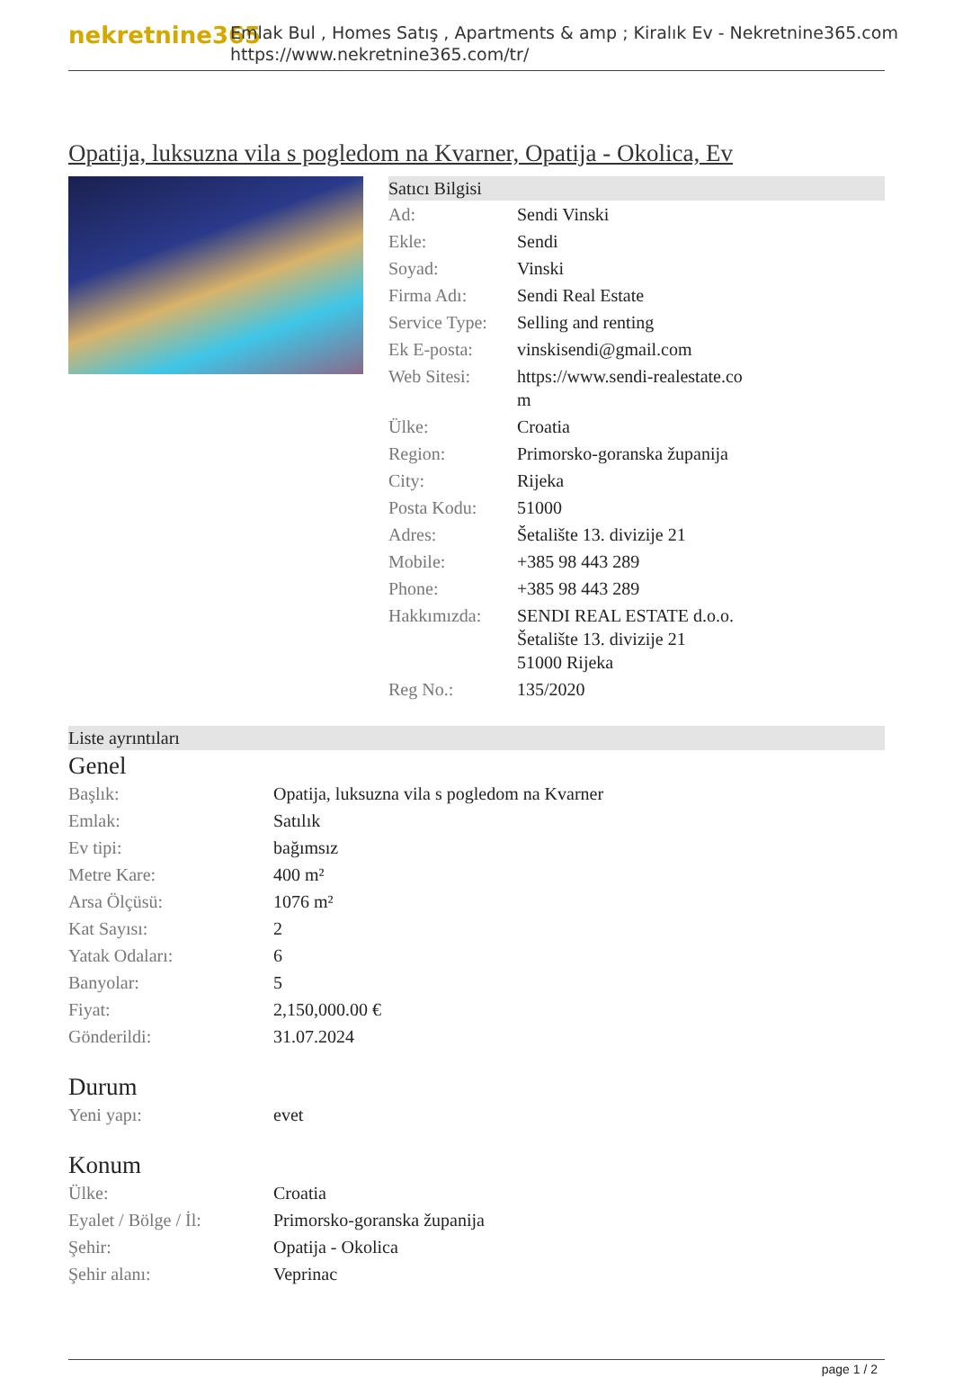nekretnine365
Emlak Bul , Homes Satış , Apartments & amp ; Kiralık Ev - Nekretnine365.com
https://www.nekretnine365.com/tr/
Opatija, luksuzna vila s pogledom na Kvarner, Opatija - Okolica, Ev
Satıcı Bilgisi
| Ad: | Sendi Vinski |
| Ekle: | Sendi |
| Soyad: | Vinski |
| Firma Adı: | Sendi Real Estate |
| Service Type: | Selling and renting |
| Ek E-posta: | vinskisendi@gmail.com |
| Web Sitesi: | https://www.sendi-realestate.co m |
| Ülke: | Croatia |
| Region: | Primorsko-goranska županija |
| City: | Rijeka |
| Posta Kodu: | 51000 |
| Adres: | Šetalište 13. divizije 21 |
| Mobile: | +385 98 443 289 |
| Phone: | +385 98 443 289 |
| Hakkımızda: | SENDI REAL ESTATE d.o.o. Šetalište 13. divizije 21 51000 Rijeka |
| Reg No.: | 135/2020 |
Liste ayrıntıları
Genel
| Başlık: | Opatija, luksuzna vila s pogledom na Kvarner |
| Emlak: | Satılık |
| Ev tipi: | bağımsız |
| Metre Kare: | 400 m² |
| Arsa Ölçüsü: | 1076 m² |
| Kat Sayısı: | 2 |
| Yatak Odaları: | 6 |
| Banyolar: | 5 |
| Fiyat: | 2,150,000.00 € |
| Gönderildi: | 31.07.2024 |
Durum
| Yeni yapı: | evet |
Konum
| Ülke: | Croatia |
| Eyalet / Bölge / İl: | Primorsko-goranska županija |
| Şehir: | Opatija - Okolica |
| Şehir alanı: | Veprinac |
page 1 / 2